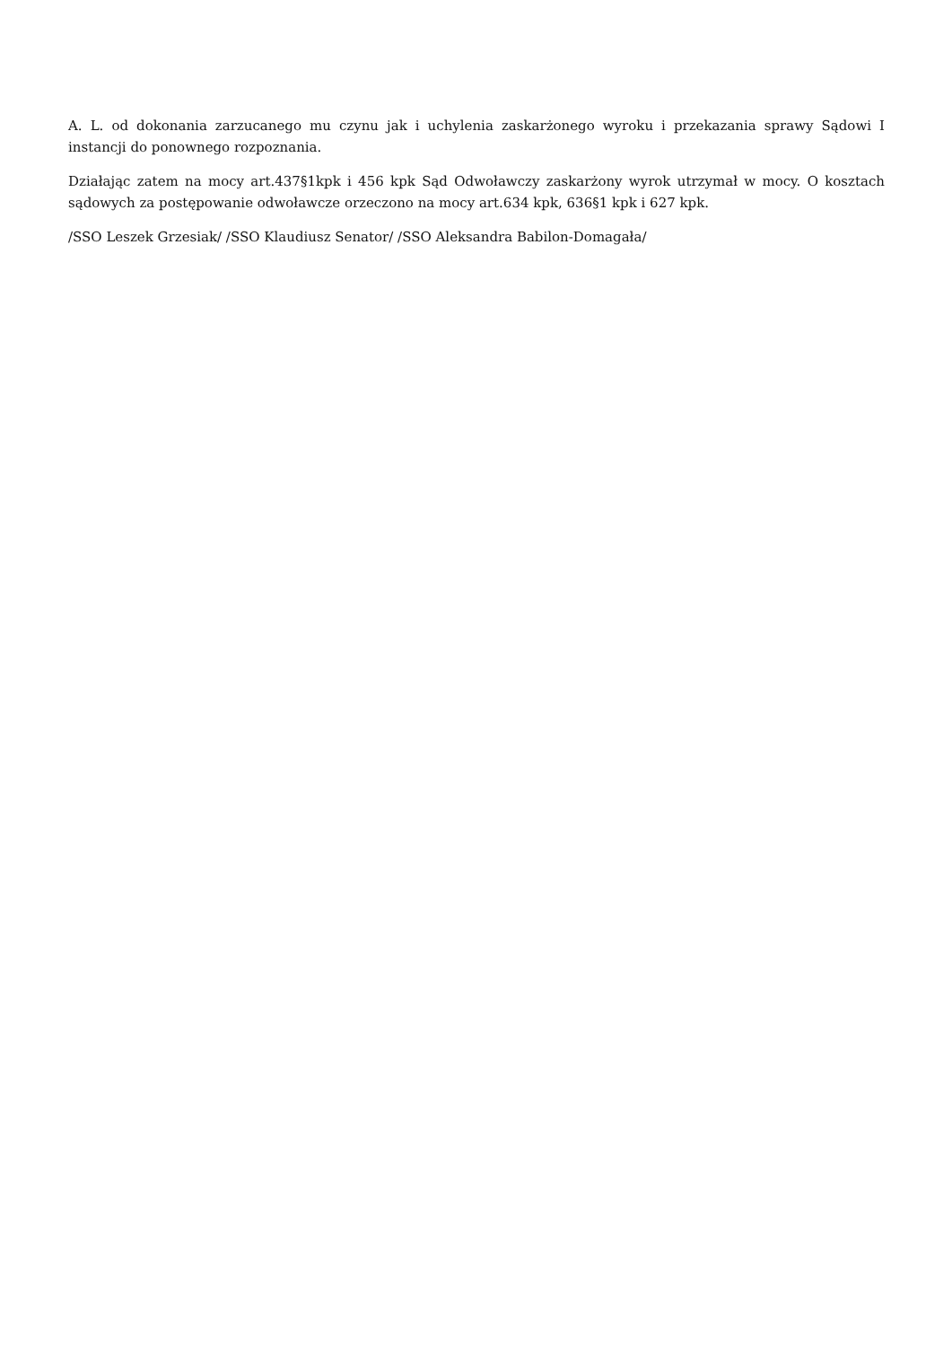A. L. od dokonania zarzucanego mu czynu jak i uchylenia zaskarżonego wyroku i przekazania sprawy Sądowi I instancji do ponownego rozpoznania.
Działając zatem na mocy art.437§1kpk i 456 kpk Sąd Odwoławczy zaskarżony wyrok utrzymał w mocy. O kosztach sądowych za postępowanie odwoławcze orzeczono na mocy art.634 kpk, 636§1 kpk i 627 kpk.
/SSO Leszek Grzesiak/ /SSO Klaudiusz Senator/ /SSO Aleksandra Babilon-Domagała/